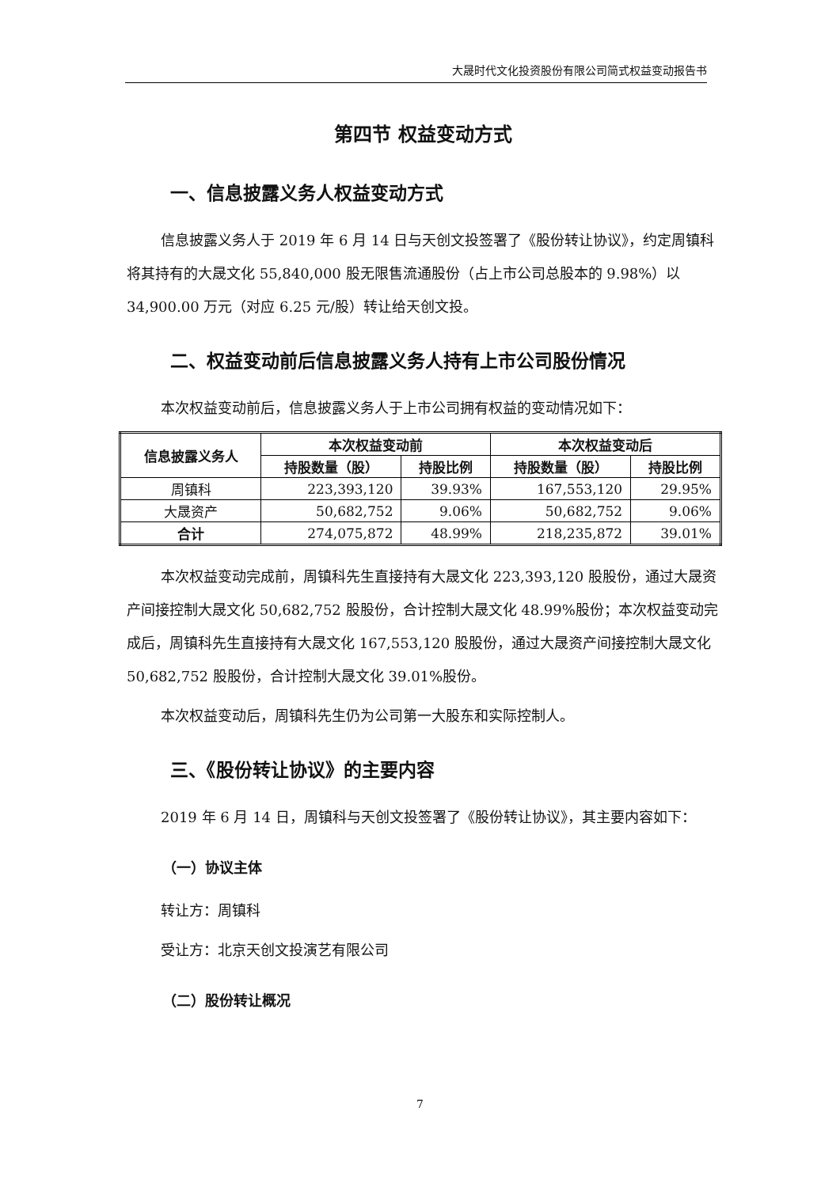大晟时代文化投资股份有限公司简式权益变动报告书
第四节 权益变动方式
一、信息披露义务人权益变动方式
信息披露义务人于 2019 年 6 月 14 日与天创文投签署了《股份转让协议》，约定周镇科将其持有的大晟文化 55,840,000 股无限售流通股份（占上市公司总股本的 9.98%）以 34,900.00 万元（对应 6.25 元/股）转让给天创文投。
二、权益变动前后信息披露义务人持有上市公司股份情况
本次权益变动前后，信息披露义务人于上市公司拥有权益的变动情况如下：
| 信息披露义务人 | 本次权益变动前 | | 本次权益变动后 | |
| --- | --- | --- | --- | --- |
| | 持股数量（股） | 持股比例 | 持股数量（股） | 持股比例 |
| 周镇科 | 223,393,120 | 39.93% | 167,553,120 | 29.95% |
| 大晟资产 | 50,682,752 | 9.06% | 50,682,752 | 9.06% |
| 合计 | 274,075,872 | 48.99% | 218,235,872 | 39.01% |
本次权益变动完成前，周镇科先生直接持有大晟文化 223,393,120 股股份，通过大晟资产间接控制大晟文化 50,682,752 股股份，合计控制大晟文化 48.99%股份；本次权益变动完成后，周镇科先生直接持有大晟文化 167,553,120 股股份，通过大晟资产间接控制大晟文化 50,682,752 股股份，合计控制大晟文化 39.01%股份。
本次权益变动后，周镇科先生仍为公司第一大股东和实际控制人。
三、《股份转让协议》的主要内容
2019 年 6 月 14 日，周镇科与天创文投签署了《股份转让协议》，其主要内容如下：
（一）协议主体
转让方：周镇科
受让方：北京天创文投演艺有限公司
（二）股份转让概况
7